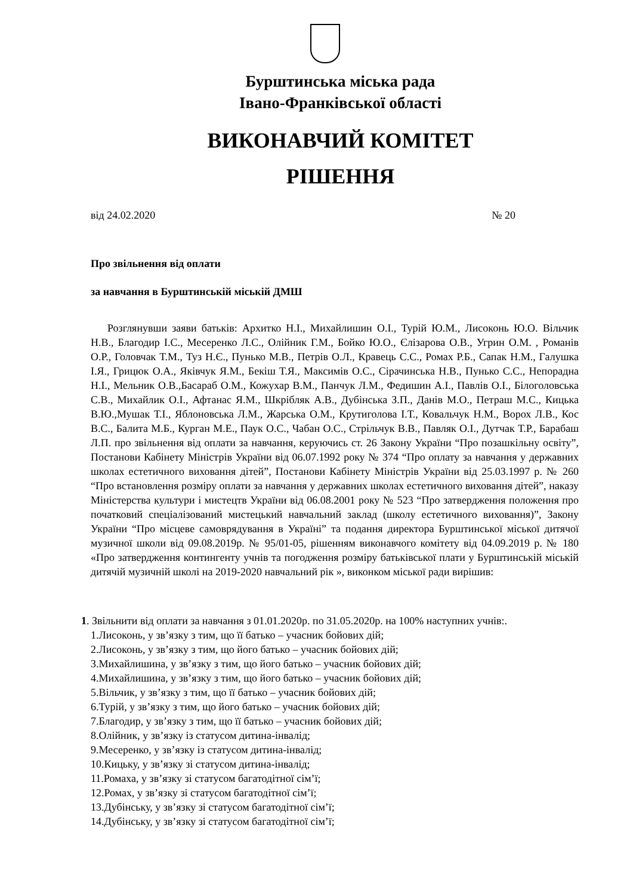Бурштинська міська рада
Івано-Франківської області
ВИКОНАВЧИЙ КОМІТЕТ
РІШЕННЯ
від 24.02.2020 № 20
Про звільнення від оплати
за навчання в Бурштинській міській ДМШ
Розглянувши заяви батьків: Архитко Н.І., Михайлишин О.І., Турій Ю.М., Лисоконь Ю.О. Вільчик Н.В., Благодир І.С., Месеренко Л.С., Олійник Г.М., Бойко Ю.О., Єлізарова О.В., Угрин О.М. , Романів О.Р., Головчак Т.М., Туз Н.Є., Пунько М.В., Петрів О.Л., Кравець С.С., Ромах Р.Б., Сапак Н.М., Галушка І.Я., Грицюк О.А., Яківчук Я.М., Бекіш Т.Я., Максимів О.С., Сірачинська Н.В., Пунько С.С., Непорадна Н.І., Мельник О.В.,Басараб О.М., Кожухар В.М., Панчук Л.М., Федишин А.І., Павлів О.І., Білоголовська С.В., Михайлик О.І., Афтанас Я.М., Шкрібляк А.В., Дубінська З.П., Данів М.О., Петраш М.С., Кицька В.Ю.,Мушак Т.І., Яблоновська Л.М., Жарська О.М., Крутиголова І.Т., Ковальчук Н.М., Ворох Л.В., Кос В.С., Балита М.Б., Курган М.Е., Паук О.С., Чабан О.С., Стрільчук В.В., Павляк О.І., Дутчак Т.Р., Барабаш Л.П. про звільнення від оплати за навчання, керуючись ст. 26 Закону України “Про позашкільну освіту”, Постанови Кабінету Міністрів України від 06.07.1992 року № 374 “Про оплату за навчання у державних школах естетичного виховання дітей”, Постанови Кабінету Міністрів України від 25.03.1997 р. № 260 “Про встановлення розміру оплати за навчання у державних школах естетичного виховання дітей”, наказу Міністерства культури і мистецтв України від 06.08.2001 року № 523 “Про затвердження положення про початковий спеціалізований мистецький навчальний заклад (школу естетичного виховання)”, Закону України “Про місцеве самоврядування в Україні” та подання директора Бурштинської міської дитячої музичної школи від 09.08.2019р. № 95/01-05, рішенням виконавчого комітету від 04.09.2019 р. № 180 «Про затвердження контингенту учнів та погодження розміру батьківської плати у Бурштинській міській дитячій музичній школі на 2019-2020 навчальний рік », виконком міської ради вирішив:
1. Звільнити від оплати за навчання з 01.01.2020р. по 31.05.2020р. на 100% наступних учнів:.
1.Лисоконь, у зв’язку з тим, що її батько – учасник бойових дій;
2.Лисоконь, у зв’язку з тим, що його батько – учасник бойових дій;
3.Михайлишина, у зв’язку з тим, що його батько – учасник бойових дій;
4.Михайлишина, у зв’язку з тим, що його батько – учасник бойових дій;
5.Вільчик, у зв’язку з тим, що її батько – учасник бойових дій;
6.Турій, у зв’язку з тим, що його батько – учасник бойових дій;
7.Благодир, у зв’язку з тим, що її батько – учасник бойових дій;
8.Олійник, у зв’язку із статусом дитина-інвалід;
9.Месеренко, у зв’язку із статусом дитина-інвалід;
10.Кицьку, у зв’язку зі статусом дитина-інвалід;
11.Ромаха, у зв’язку зі статусом багатодітної сім’ї;
12.Ромах, у зв’язку зі статусом багатодітної сім’ї;
13.Дубінську, у зв’язку зі статусом багатодітної сім’ї;
14.Дубінську, у зв’язку зі статусом багатодітної сім’ї;